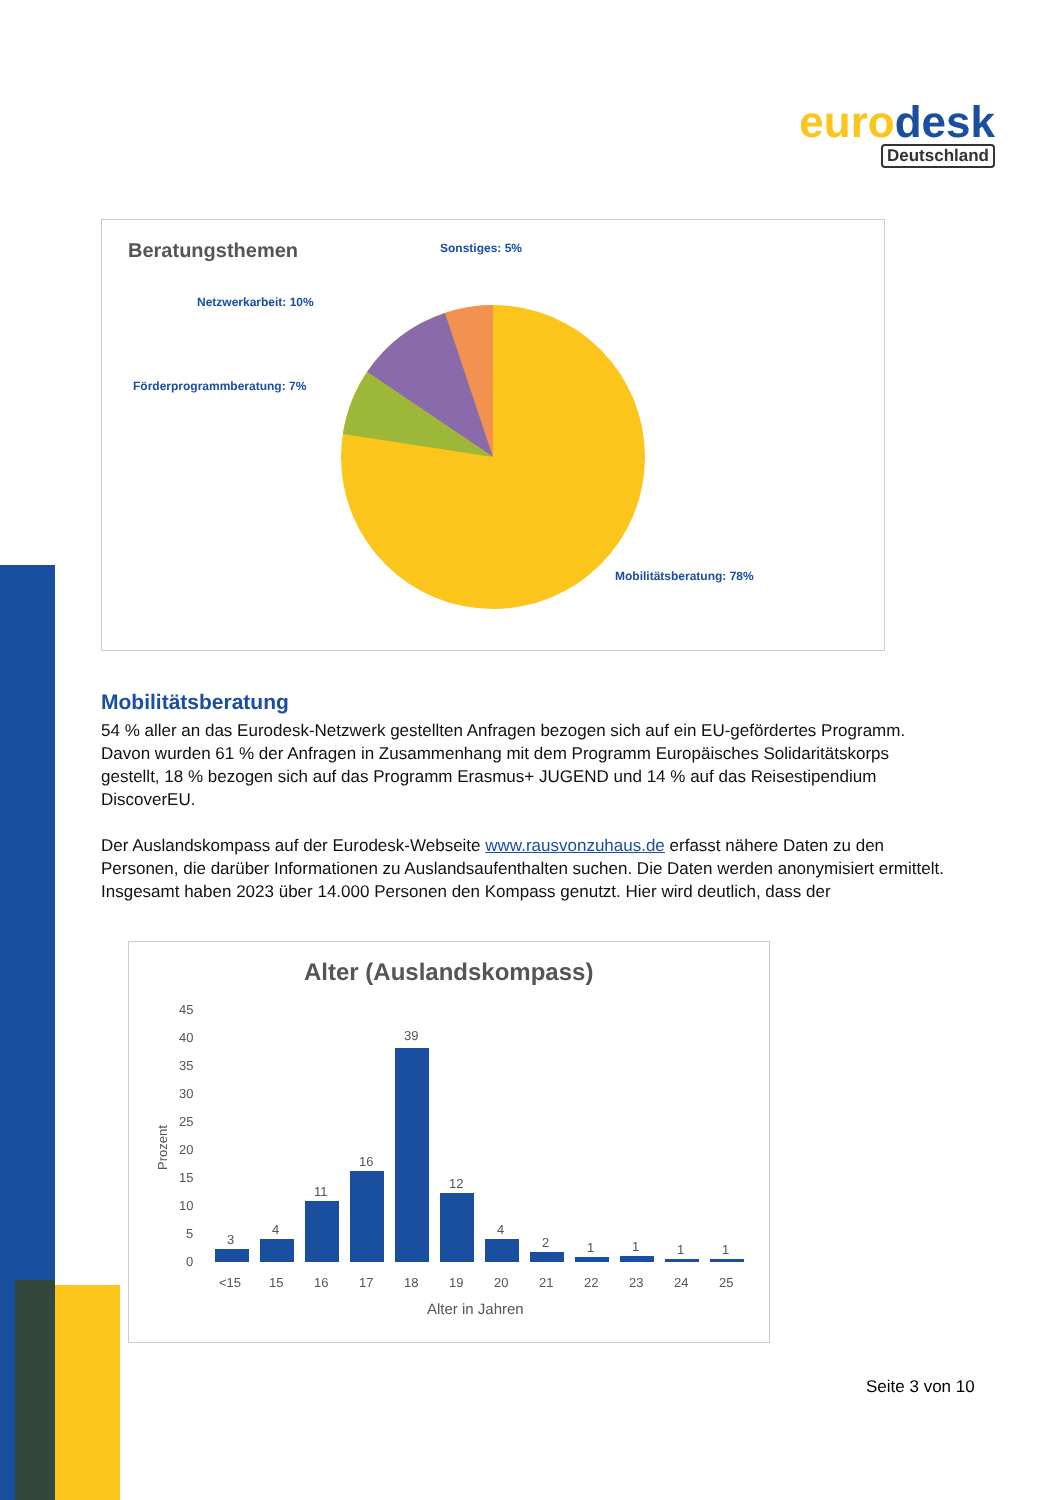eurodesk
Deutschland
Beratungsthemen
Sonstiges: 5%
Netzwerkarbeit: 10%
Förderprogrammberatung: 7%
Mobilitätsberatung: 78%
Mobilitätsberatung
54 % aller an das Eurodesk-Netzwerk gestellten Anfragen bezogen sich auf ein EU-gefördertes Programm. Davon wurden 61 % der Anfragen in Zusammenhang mit dem Programm Europäisches Solidaritätskorps gestellt, 18 % bezogen sich auf das Programm Erasmus+ JUGEND und 14 % auf das Reisestipendium DiscoverEU.
Der Auslandskompass auf der Eurodesk-Webseite www.rausvonzuhaus.de erfasst nähere Daten zu den Personen, die darüber Informationen zu Auslandsaufenthalten suchen. Die Daten werden anonymisiert ermittelt. Insgesamt haben 2023 über 14.000 Personen den Kompass genutzt. Hier wird deutlich, dass der
Alter (Auslandskompass)
45
40
35
30
25
20
15
10
5
0
Prozent
3
4
11
16
39
12
4
2
1
1
1
1
<15
15
16
17
18
19
20
21
22
23
24
25
Alter in Jahren
Seite 3 von 10